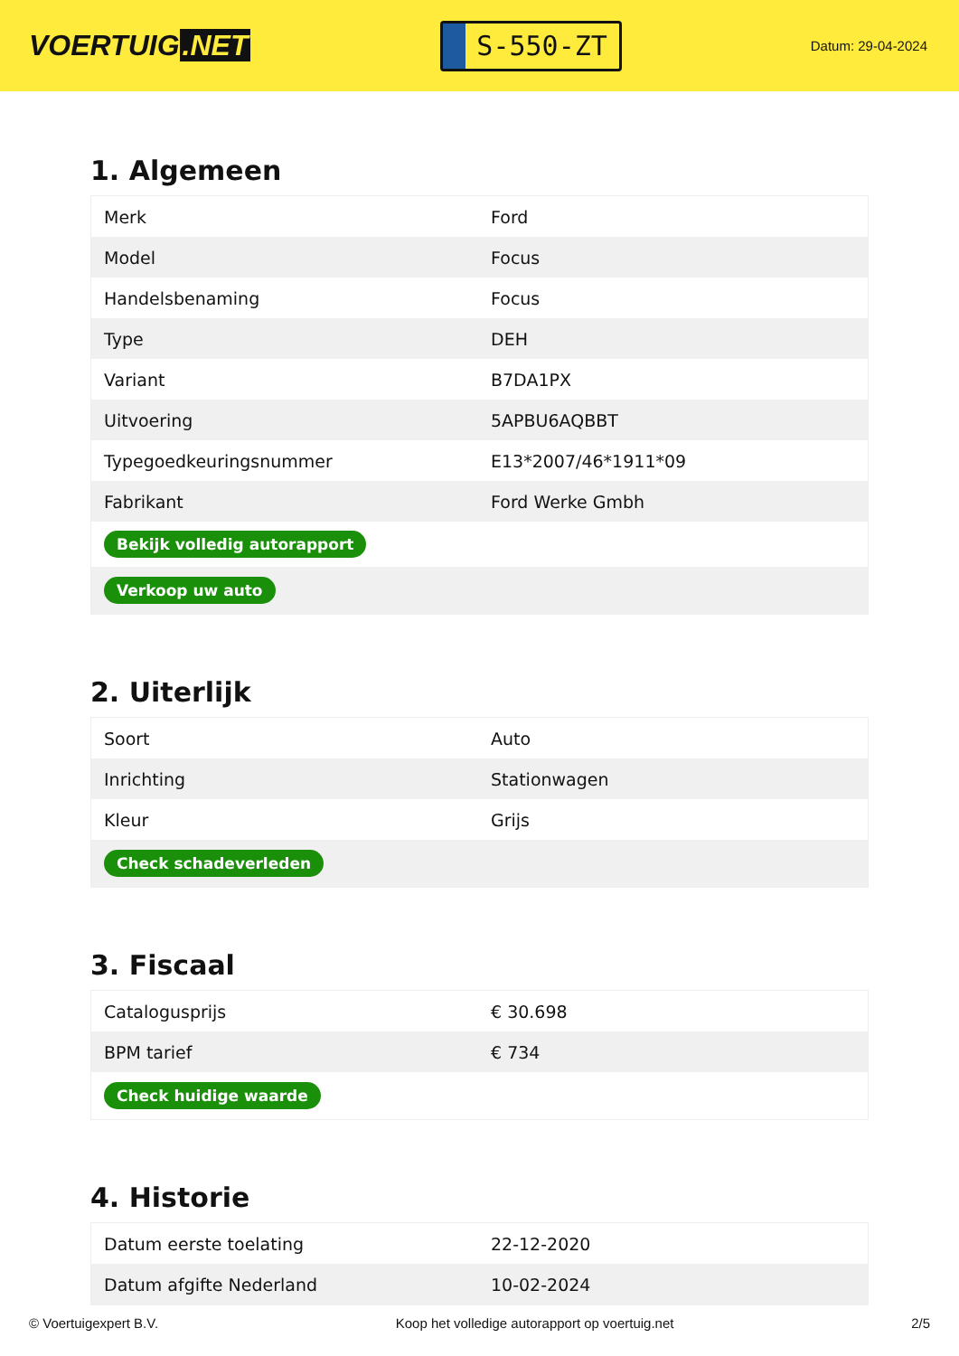VOERTUIG.NET
S-550-ZT
Datum: 29-04-2024
1. Algemeen
| Merk | Ford |
| Model | Focus |
| Handelsbenaming | Focus |
| Type | DEH |
| Variant | B7DA1PX |
| Uitvoering | 5APBU6AQBBT |
| Typegoedkeuringsnummer | E13*2007/46*1911*09 |
| Fabrikant | Ford Werke Gmbh |
| Bekijk volledig autorapport | |
| Verkoop uw auto | |
2. Uiterlijk
| Soort | Auto |
| Inrichting | Stationwagen |
| Kleur | Grijs |
| Check schadeverleden | |
3. Fiscaal
| Catalogusprijs | € 30.698 |
| BPM tarief | € 734 |
| Check huidige waarde | |
4. Historie
| Datum eerste toelating | 22-12-2020 |
| Datum afgifte Nederland | 10-02-2024 |
© Voertuigexpert B.V. Koop het volledige autorapport op voertuig.net 2/5